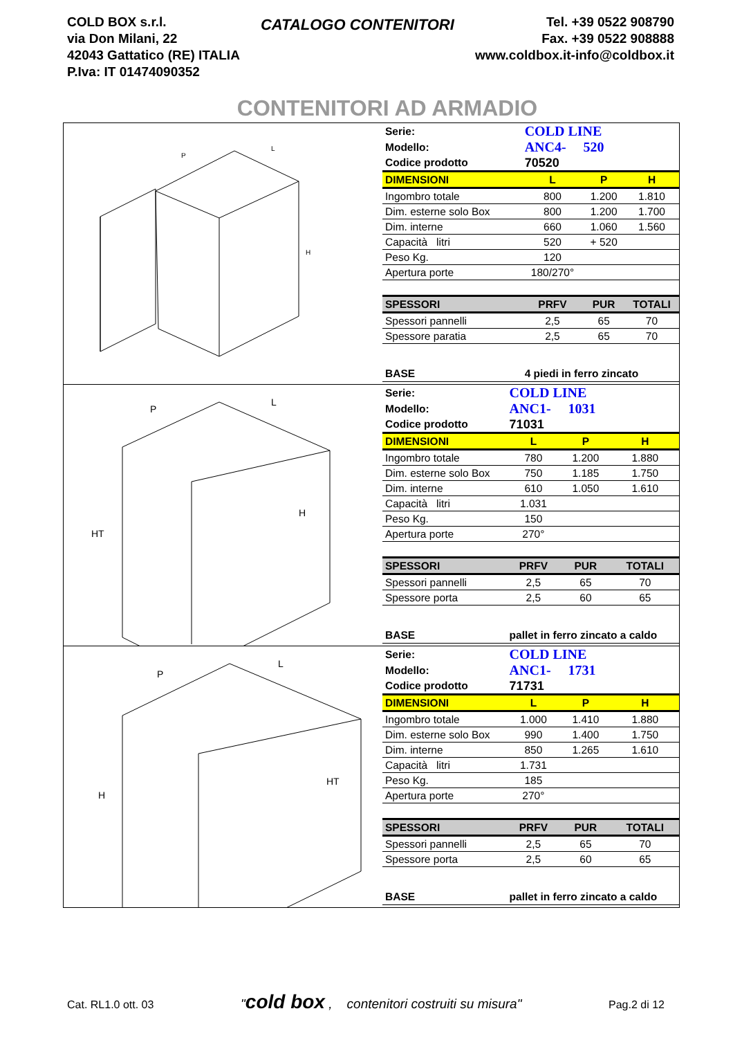COLD BOX s.r.l.
via Don Milani, 22
42043 Gattatico (RE) ITALIA
P.Iva: IT 01474090352
CATALOGO CONTENITORI
Tel. +39 0522 908790
Fax. +39 0522 908888
www.coldbox.it-info@coldbox.it
CONTENITORI AD ARMADIO
P
L
H
| Serie: | COLD LINE | | |
| Modello: | ANC4- 520 | | |
| Codice prodotto | 70520 | | |
| DIMENSIONI | L | P | H |
| Ingombro totale | 800 | 1.200 | 1.810 |
| Dim. esterne solo Box | 800 | 1.200 | 1.700 |
| Dim. interne | 660 | 1.060 | 1.560 |
| Capacità litri | 520 | + 520 | |
| Peso Kg. | 120 | | |
| Apertura porte | 180/270° | | |
| SPESSORI | PRFV | PUR | TOTALI |
| Spessori pannelli | 2,5 | 65 | 70 |
| Spessore paratia | 2,5 | 65 | 70 |
| BASE | 4 piedi in ferro zincato | | |
P
L
H
HT
| Serie: | COLD LINE | | |
| Modello: | ANC1- 1031 | | |
| Codice prodotto | 71031 | | |
| DIMENSIONI | L | P | H |
| Ingombro totale | 780 | 1.200 | 1.880 |
| Dim. esterne solo Box | 750 | 1.185 | 1.750 |
| Dim. interne | 610 | 1.050 | 1.610 |
| Capacità litri | 1.031 | | |
| Peso Kg. | 150 | | |
| Apertura porte | 270° | | |
| SPESSORI | PRFV | PUR | TOTALI |
| Spessori pannelli | 2,5 | 65 | 70 |
| Spessore porta | 2,5 | 60 | 65 |
| BASE | pallet in ferro zincato a caldo | | |
P
L
HT
H
| Serie: | COLD LINE | | |
| Modello: | ANC1- 1731 | | |
| Codice prodotto | 71731 | | |
| DIMENSIONI | L | P | H |
| Ingombro totale | 1.000 | 1.410 | 1.880 |
| Dim. esterne solo Box | 990 | 1.400 | 1.750 |
| Dim. interne | 850 | 1.265 | 1.610 |
| Capacità litri | 1.731 | | |
| Peso Kg. | 185 | | |
| Apertura porte | 270° | | |
| SPESSORI | PRFV | PUR | TOTALI |
| Spessori pannelli | 2,5 | 65 | 70 |
| Spessore porta | 2,5 | 60 | 65 |
| BASE | pallet in ferro zincato a caldo | | |
Cat. RL1.0 ott. 03 "cold box , contenitori costruiti su misura" Pag.2 di 12